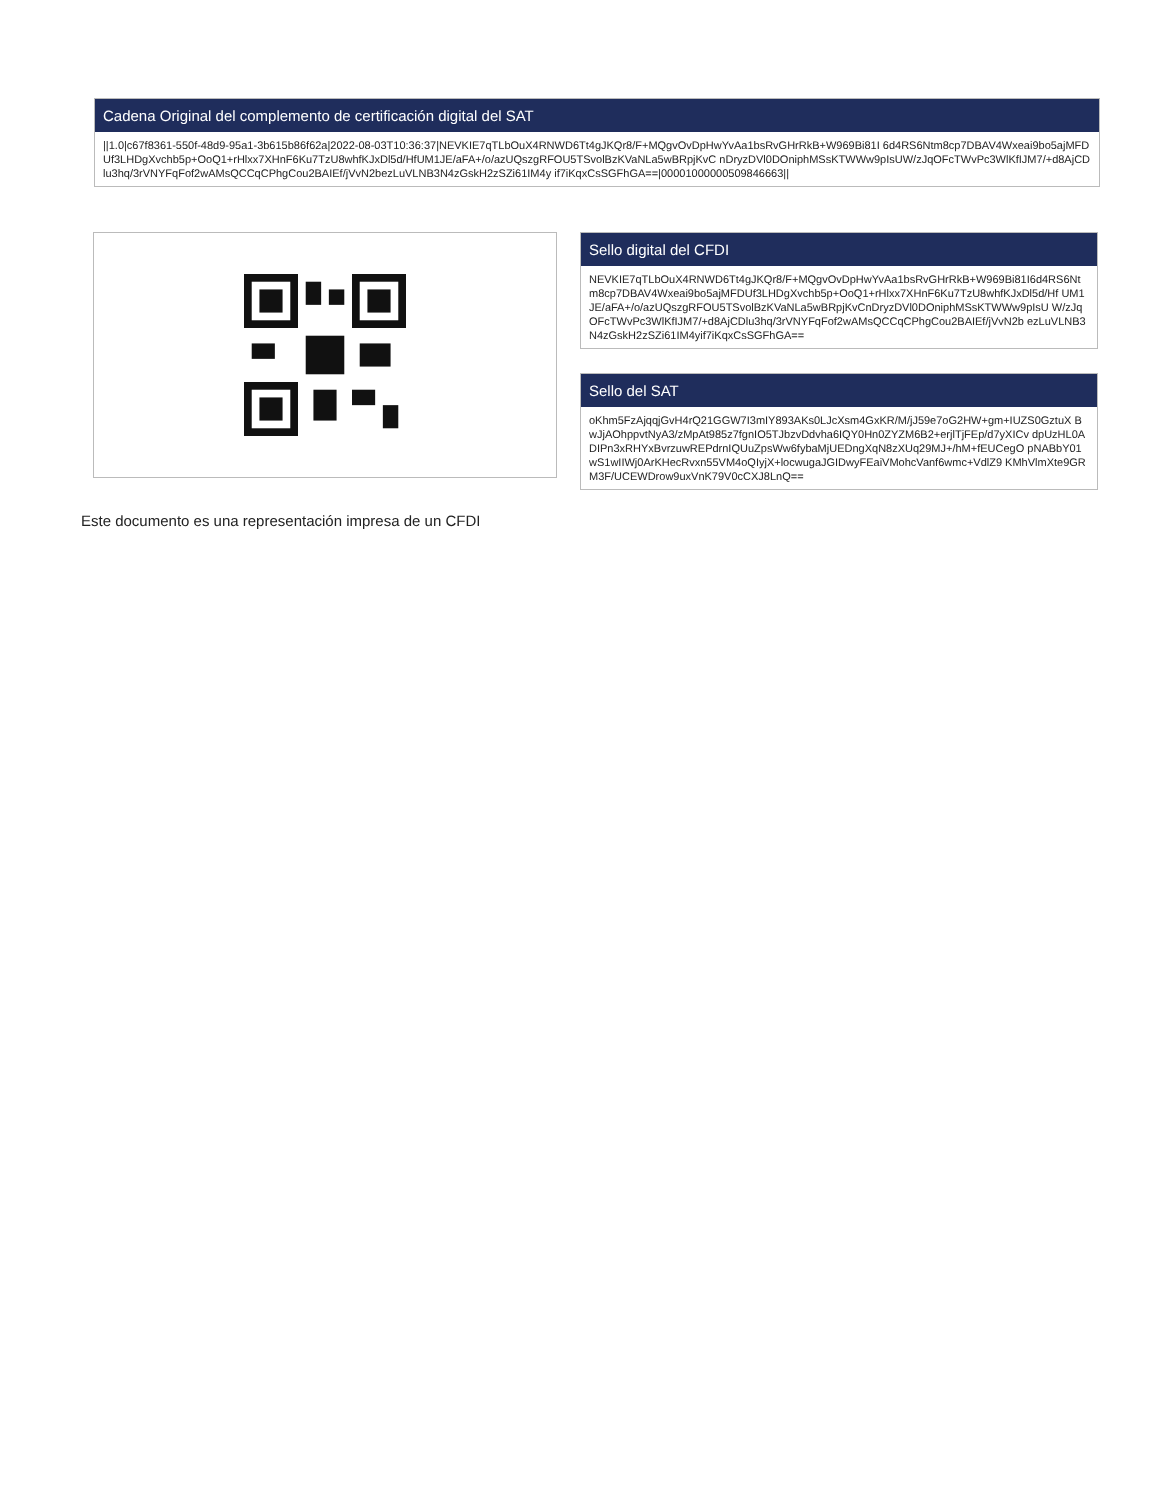Cadena Original del complemento de certificación digital del SAT
||1.0|c67f8361-550f-48d9-95a1-3b615b86f62a|2022-08-03T10:36:37|NEVKIE7qTLbOuX4RNWD6Tt4gJKQr8/F+MQgvOvDpHwYvAa1bsRvGHrRkB+W969Bi81I 6d4RS6Ntm8cp7DBAV4Wxeai9bo5ajMFDUf3LHDgXvchb5p+OoQ1+rHlxx7XHnF6Ku7TzU8whfKJxDl5d/HfUM1JE/aFA+/o/azUQszgRFOU5TSvolBzKVaNLa5wBRpjKvC nDryzDVl0DOniphMSsKTWWw9pIsUW/zJqOFcTWvPc3WlKfIJM7/+d8AjCDlu3hq/3rVNYFqFof2wAMsQCCqCPhgCou2BAIEf/jVvN2bezLuVLNB3N4zGskH2zSZi61IM4y if7iKqxCsSGFhGA==|00001000000509846663||
Sello digital del CFDI
NEVKIE7qTLbOuX4RNWD6Tt4gJKQr8/F+MQgvOvDpHwYvAa1bsRvGHrRkB+W969Bi81I6d4RS6Nt m8cp7DBAV4Wxeai9bo5ajMFDUf3LHDgXvchb5p+OoQ1+rHlxx7XHnF6Ku7TzU8whfKJxDl5d/Hf UM1JE/aFA+/o/azUQszgRFOU5TSvolBzKVaNLa5wBRpjKvCnDryzDVl0DOniphMSsKTWWw9pIsU W/zJqOFcTWvPc3WlKfIJM7/+d8AjCDlu3hq/3rVNYFqFof2wAMsQCCqCPhgCou2BAIEf/jVvN2b ezLuVLNB3N4zGskH2zSZi61IM4yif7iKqxCsSGFhGA==
Sello del SAT
oKhm5FzAjqqjGvH4rQ21GGW7I3mIY893AKs0LJcXsm4GxKR/M/jJ59e7oG2HW+gm+IUZS0GztuX BwJjAOhppvtNyA3/zMpAt985z7fgnIO5TJbzvDdvha6IQY0Hn0ZYZM6B2+erjlTjFEp/d7yXICv dpUzHL0ADIPn3xRHYxBvrzuwREPdrnIQUuZpsWw6fybaMjUEDngXqN8zXUq29MJ+/hM+fEUCegO pNABbY01wS1wIIWj0ArKHecRvxn55VM4oQIyjX+locwugaJGIDwyFEaiVMohcVanf6wmc+VdlZ9 KMhVlmXte9GRM3F/UCEWDrow9uxVnK79V0cCXJ8LnQ==
Este documento es una representación impresa de un CFDI